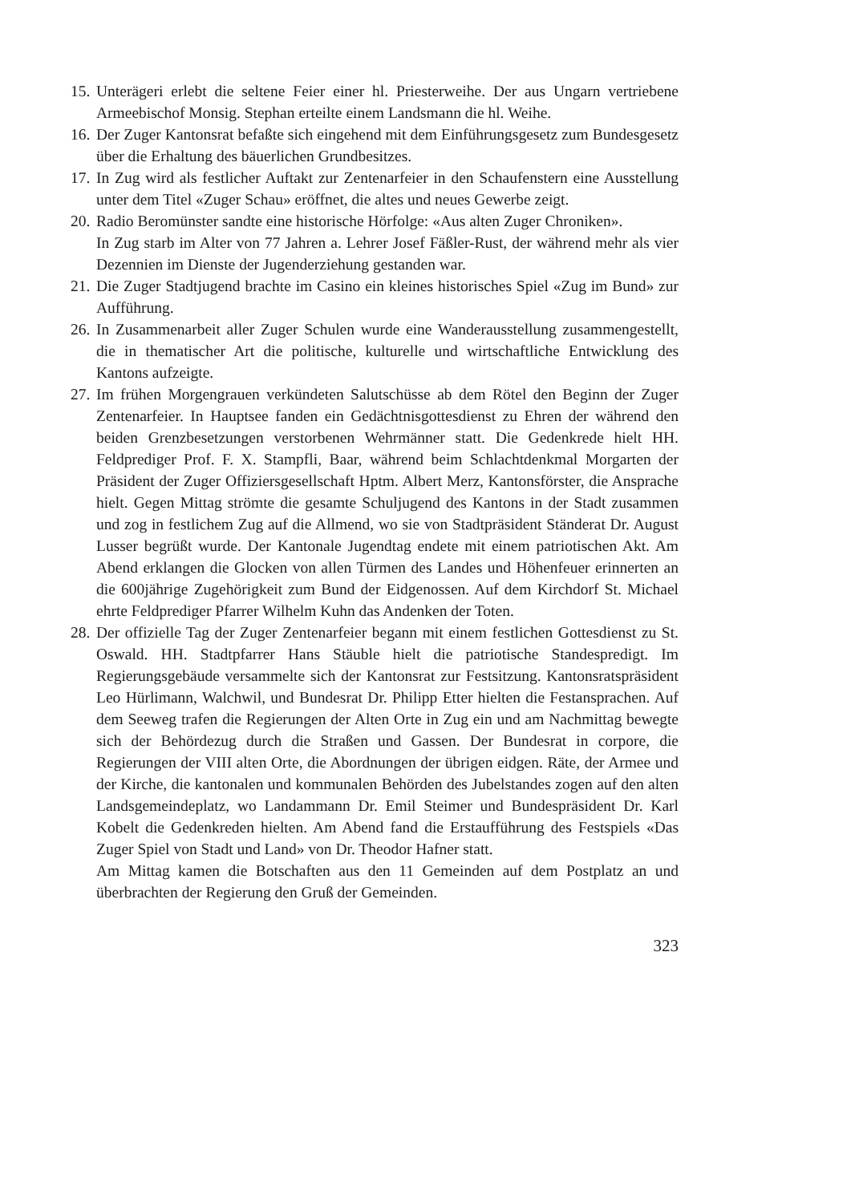15. Unterägeri erlebt die seltene Feier einer hl. Priesterweihe. Der aus Ungarn vertriebene Armeebischof Monsig. Stephan erteilte einem Landsmann die hl. Weihe.
16. Der Zuger Kantonsrat befaßte sich eingehend mit dem Einführungsgesetz zum Bundesgesetz über die Erhaltung des bäuerlichen Grundbesitzes.
17. In Zug wird als festlicher Auftakt zur Zentenarfeier in den Schaufenstern eine Ausstellung unter dem Titel «Zuger Schau» eröffnet, die altes und neues Gewerbe zeigt.
20. Radio Beromünster sandte eine historische Hörfolge: «Aus alten Zuger Chroniken».
In Zug starb im Alter von 77 Jahren a. Lehrer Josef Fäßler-Rust, der während mehr als vier Dezennien im Dienste der Jugenderziehung gestanden war.
21. Die Zuger Stadtjugend brachte im Casino ein kleines historisches Spiel «Zug im Bund» zur Aufführung.
26. In Zusammenarbeit aller Zuger Schulen wurde eine Wanderausstellung zusammengestellt, die in thematischer Art die politische, kulturelle und wirtschaftliche Entwicklung des Kantons aufzeigte.
27. Im frühen Morgengrauen verkündeten Salutschüsse ab dem Rötel den Beginn der Zuger Zentenarfeier. In Hauptsee fanden ein Gedächtnisgottesdienst zu Ehren der während den beiden Grenzbesetzungen verstorbenen Wehrmänner statt. Die Gedenkrede hielt HH. Feldprediger Prof. F. X. Stampfli, Baar, während beim Schlachtdenkmal Morgarten der Präsident der Zuger Offiziersgesellschaft Hptm. Albert Merz, Kantonsförster, die Ansprache hielt. Gegen Mittag strömte die gesamte Schuljugend des Kantons in der Stadt zusammen und zog in festlichem Zug auf die Allmend, wo sie von Stadtpräsident Ständerat Dr. August Lusser begrüßt wurde. Der Kantonale Jugendtag endete mit einem patriotischen Akt. Am Abend erklangen die Glocken von allen Türmen des Landes und Höhenfeuer erinnerten an die 600jährige Zugehörigkeit zum Bund der Eidgenossen. Auf dem Kirchdorf St. Michael ehrte Feldprediger Pfarrer Wilhelm Kuhn das Andenken der Toten.
28. Der offizielle Tag der Zuger Zentenarfeier begann mit einem festlichen Gottesdienst zu St. Oswald. HH. Stadtpfarrer Hans Stäuble hielt die patriotische Standespredigt. Im Regierungsgebäude versammelte sich der Kantonsrat zur Festsitzung. Kantonsratspräsident Leo Hürlimann, Walchwil, und Bundesrat Dr. Philipp Etter hielten die Festansprachen. Auf dem Seeweg trafen die Regierungen der Alten Orte in Zug ein und am Nachmittag bewegte sich der Behördezug durch die Straßen und Gassen. Der Bundesrat in corpore, die Regierungen der VIII alten Orte, die Abordnungen der übrigen eidgen. Räte, der Armee und der Kirche, die kantonalen und kommunalen Behörden des Jubelstandes zogen auf den alten Landsgemeindeplatz, wo Landammann Dr. Emil Steimer und Bundespräsident Dr. Karl Kobelt die Gedenkreden hielten. Am Abend fand die Erstaufführung des Festspiels «Das Zuger Spiel von Stadt und Land» von Dr. Theodor Hafner statt.
Am Mittag kamen die Botschaften aus den 11 Gemeinden auf dem Postplatz an und überbrachten der Regierung den Gruß der Gemeinden.
323